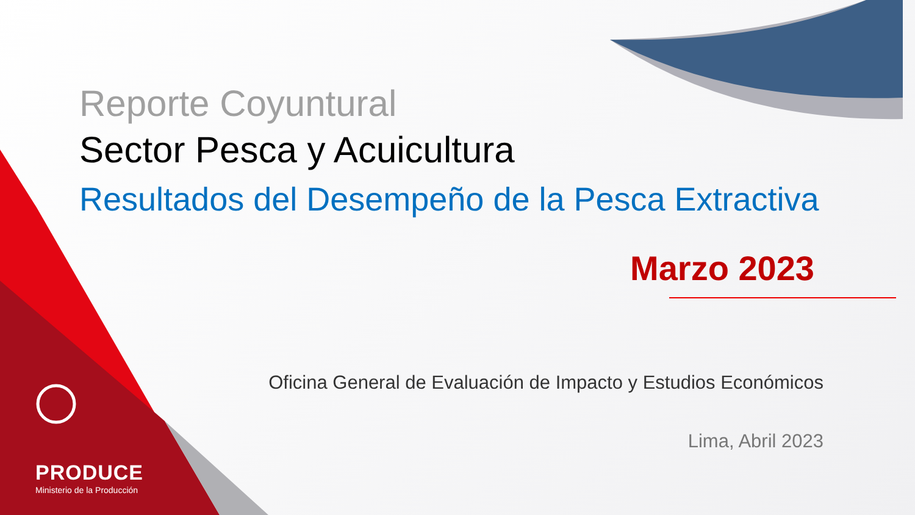Reporte Coyuntural
Sector Pesca y Acuicultura
Resultados del Desempeño de la Pesca Extractiva
Marzo 2023
Oficina General de Evaluación de Impacto y Estudios Económicos
Lima, Abril 2023
PRODUCE
Ministerio de la Producción